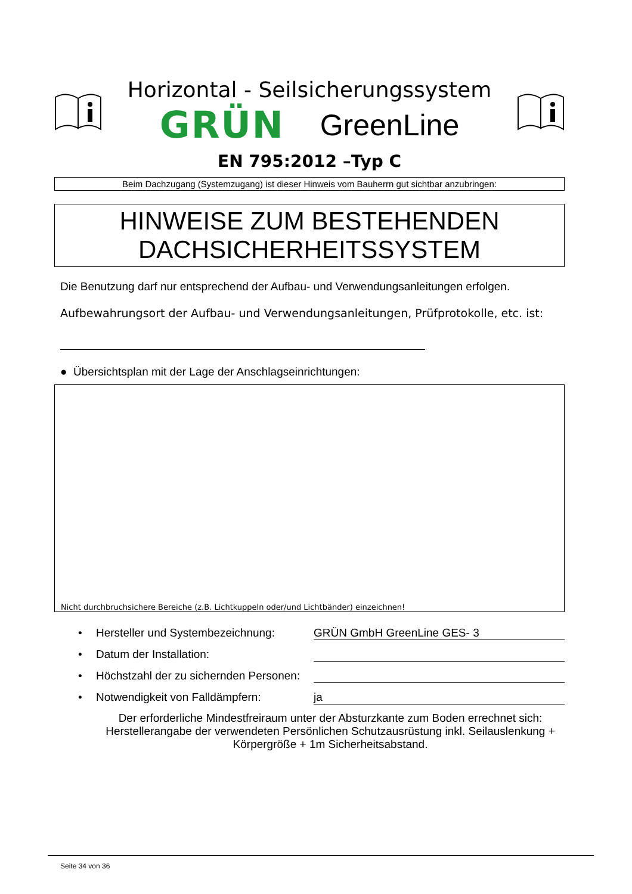Horizontal - Seilsicherungssystem
GRÜN GreenLine
EN 795:2012 –Typ C
Beim Dachzugang (Systemzugang) ist dieser Hinweis vom Bauherrn gut sichtbar anzubringen:
HINWEISE ZUM BESTEHENDEN
DACHSICHERHEITSSYSTEM
Die Benutzung darf nur entsprechend der Aufbau- und Verwendungsanleitungen erfolgen.
Aufbewahrungsort der Aufbau- und Verwendungsanleitungen, Prüfprotokolle, etc. ist:
● Übersichtsplan mit der Lage der Anschlagseinrichtungen:
Nicht durchbruchsichere Bereiche (z.B. Lichtkuppeln oder/und Lichtbänder) einzeichnen!
• Hersteller und Systembezeichnung: GRÜN GmbH GreenLine GES- 3
• Datum der Installation:
• Höchstzahl der zu sichernden Personen:
• Notwendigkeit von Falldämpfern: ja
Der erforderliche Mindestfreiraum unter der Absturzkante zum Boden errechnet sich: Herstellerangabe der verwendeten Persönlichen Schutzausrüstung inkl. Seilauslenkung + Körpergröße + 1m Sicherheitsabstand.
Seite 34 von 36